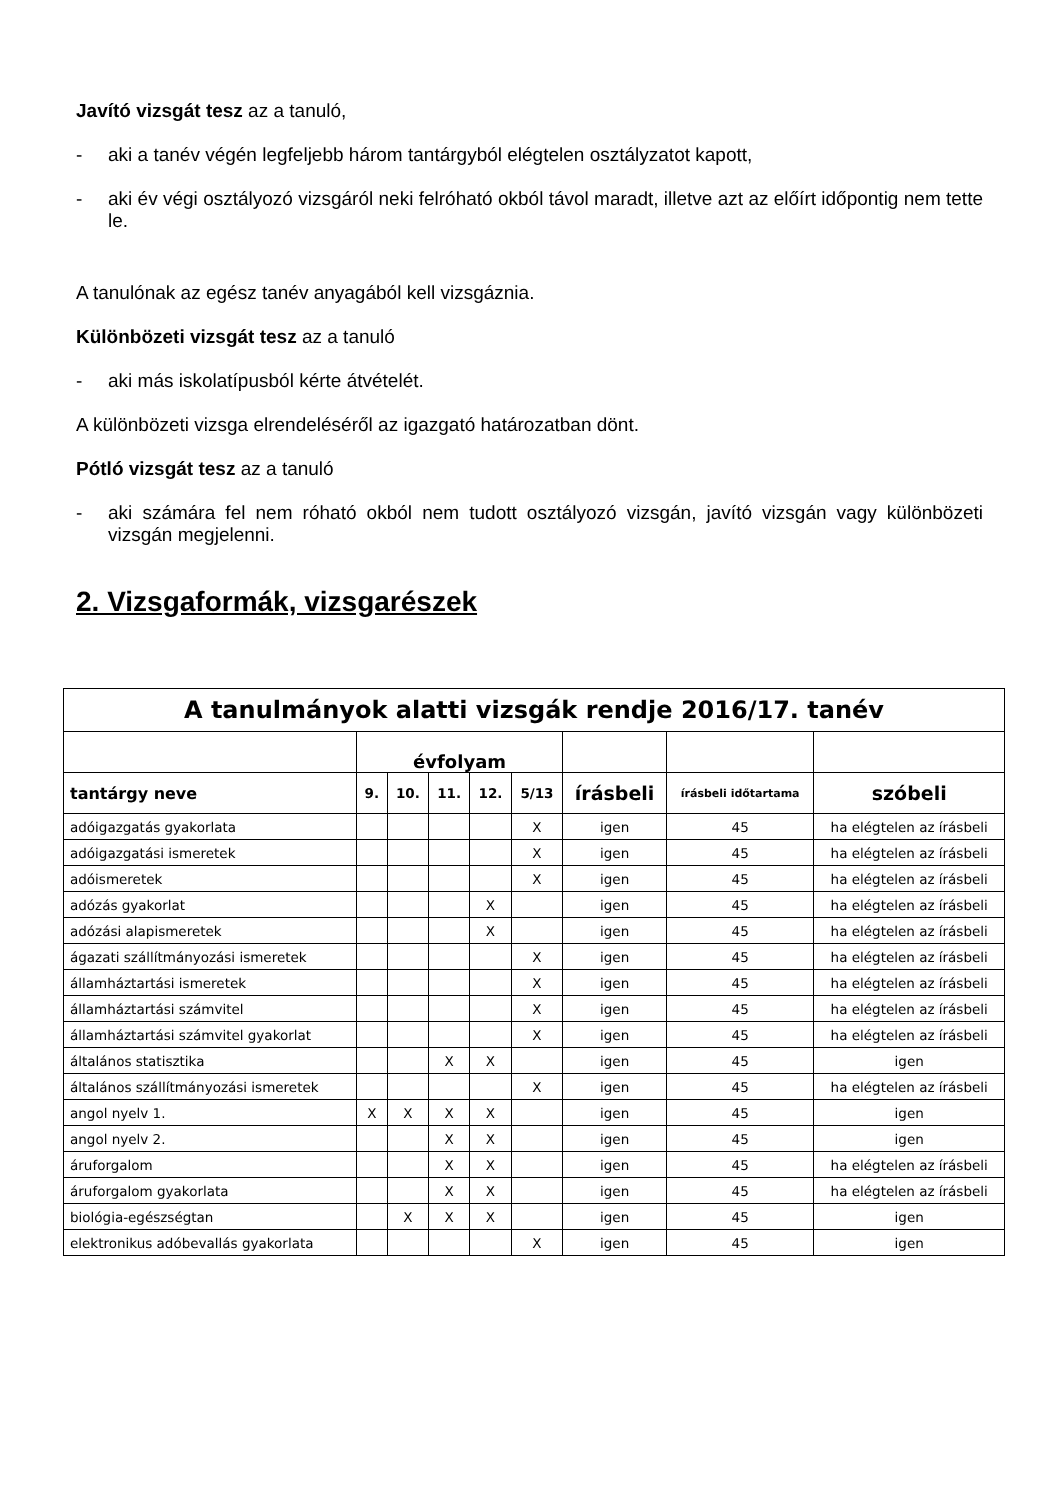Javító vizsgát tesz az a tanuló,
- aki a tanév végén legfeljebb három tantárgyból elégtelen osztályzatot kapott,
- aki év végi osztályozó vizsgáról neki felróható okból távol maradt, illetve azt az előírt időpontig nem tette le.
A tanulónak az egész tanév anyagából kell vizsgáznia.
Különbözeti vizsgát tesz az a tanuló
- aki más iskolatípusból kérte átvételét.
A különbözeti vizsga elrendeléséről az igazgató határozatban dönt.
Pótló vizsgát tesz az a tanuló
- aki számára fel nem róható okból nem tudott osztályozó vizsgán, javító vizsgán vagy különbözeti vizsgán megjelenni.
2. Vizsgaformák, vizsgarészek
| A tanulmányok alatti vizsgák rendje 2016/17. tanév | | | | | | | | |
| --- | --- | --- | --- | --- | --- | --- | --- | --- |
| | évfolyam | | | | | | | |
| tantárgy neve | 9. | 10. | 11. | 12. | 5/13 | írásbeli | írásbeli időtartama | szóbeli |
| adóigazgatás gyakorlata | | | | | X | igen | 45 | ha elégtelen az írásbeli |
| adóigazgatási ismeretek | | | | | X | igen | 45 | ha elégtelen az írásbeli |
| adóismeretek | | | | | X | igen | 45 | ha elégtelen az írásbeli |
| adózás gyakorlat | | | | X | | igen | 45 | ha elégtelen az írásbeli |
| adózási alapismeretek | | | | X | | igen | 45 | ha elégtelen az írásbeli |
| ágazati szállítmányozási ismeretek | | | | | X | igen | 45 | ha elégtelen az írásbeli |
| államháztartási ismeretek | | | | | X | igen | 45 | ha elégtelen az írásbeli |
| államháztartási számvitel | | | | | X | igen | 45 | ha elégtelen az írásbeli |
| államháztartási számvitel gyakorlat | | | | | X | igen | 45 | ha elégtelen az írásbeli |
| általános statisztika | | | X | X | | igen | 45 | igen |
| általános szállítmányozási ismeretek | | | | | X | igen | 45 | ha elégtelen az írásbeli |
| angol nyelv 1. | X | X | X | X | | igen | 45 | igen |
| angol nyelv 2. | | | X | X | | igen | 45 | igen |
| áruforgalom | | | X | X | | igen | 45 | ha elégtelen az írásbeli |
| áruforgalom gyakorlata | | | X | X | | igen | 45 | ha elégtelen az írásbeli |
| biológia-egészségtan | | X | X | X | | igen | 45 | igen |
| elektronikus adóbevallás gyakorlata | | | | | X | igen | 45 | igen |